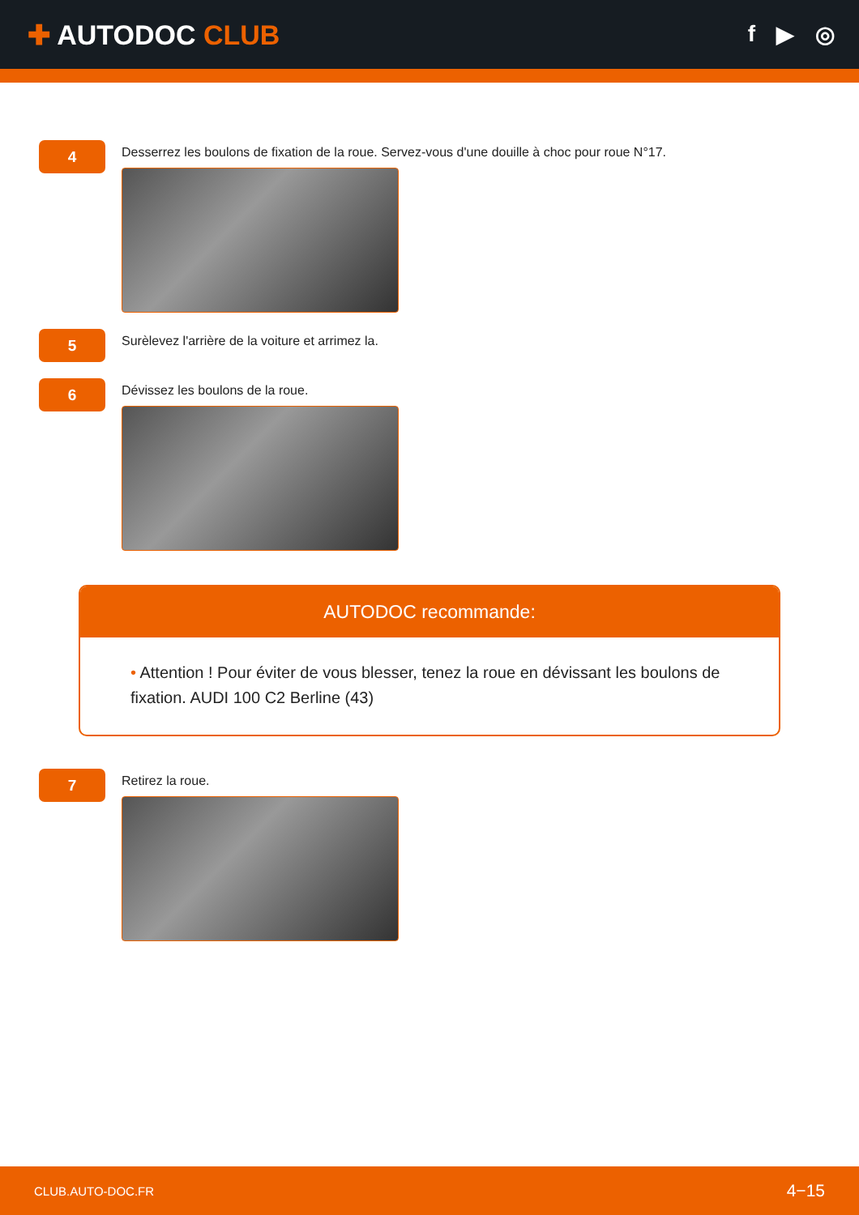✚ AUTODOC CLUB
f ▶ ◎
4
Desserrez les boulons de fixation de la roue. Servez-vous d'une douille à choc pour roue N°17.
5
Surèlevez l'arrière de la voiture et arrimez la.
6
Dévissez les boulons de la roue.
AUTODOC recommande:
• Attention ! Pour éviter de vous blesser, tenez la roue en dévissant les boulons de fixation. AUDI 100 C2 Berline (43)
7
Retirez la roue.
CLUB.AUTO-DOC.FR 4−15